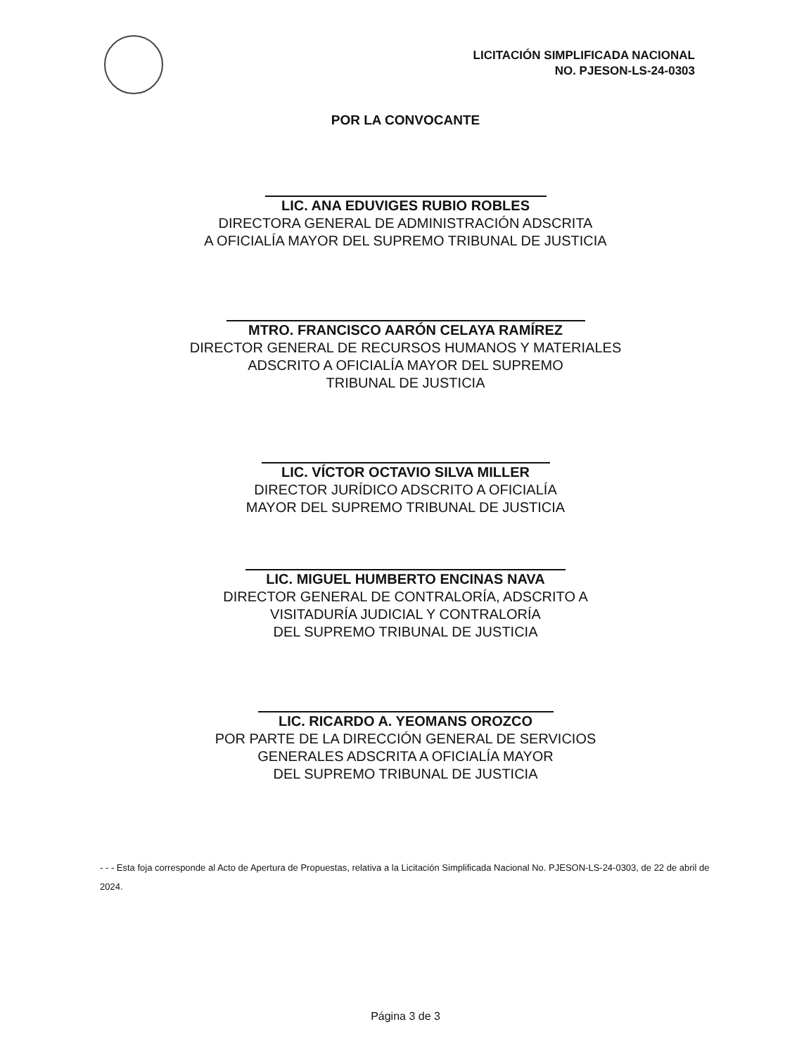LICITACIÓN SIMPLIFICADA NACIONAL
NO. PJESON-LS-24-0303
POR LA CONVOCANTE
LIC. ANA EDUVIGES RUBIO ROBLES
DIRECTORA GENERAL DE ADMINISTRACIÓN ADSCRITA
A OFICIALÍA MAYOR DEL SUPREMO TRIBUNAL DE JUSTICIA
MTRO. FRANCISCO AARÓN CELAYA RAMÍREZ
DIRECTOR GENERAL DE RECURSOS HUMANOS Y MATERIALES
ADSCRITO A OFICIALÍA MAYOR DEL SUPREMO
TRIBUNAL DE JUSTICIA
LIC. VÍCTOR OCTAVIO SILVA MILLER
DIRECTOR JURÍDICO ADSCRITO A OFICIALÍA
MAYOR DEL SUPREMO TRIBUNAL DE JUSTICIA
LIC. MIGUEL HUMBERTO ENCINAS NAVA
DIRECTOR GENERAL DE CONTRALORÍA, ADSCRITO A
VISITADURÍA JUDICIAL Y CONTRALORÍA
DEL SUPREMO TRIBUNAL DE JUSTICIA
LIC. RICARDO A. YEOMANS OROZCO
POR PARTE DE LA DIRECCIÓN GENERAL DE SERVICIOS
GENERALES ADSCRITA A OFICIALÍA MAYOR
DEL SUPREMO TRIBUNAL DE JUSTICIA
- - - Esta foja corresponde al Acto de Apertura de Propuestas, relativa a la Licitación Simplificada Nacional No. PJESON-LS-24-0303, de 22 de abril de 2024.
Página 3 de 3